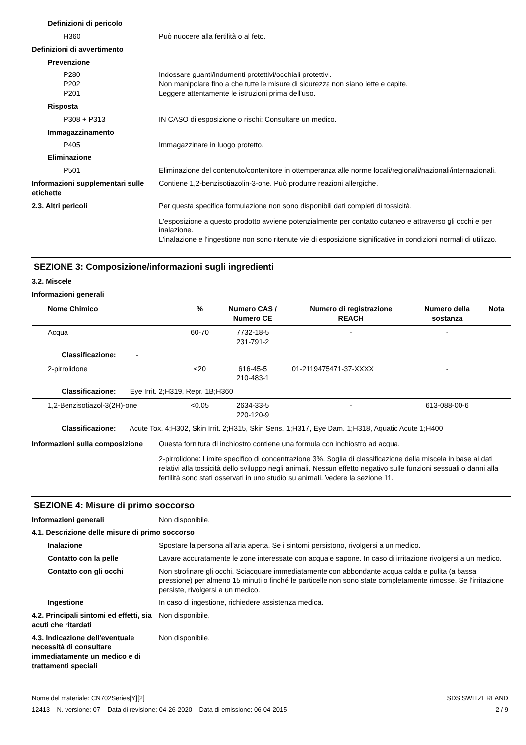Definizioni di pericolo
H360 Può nuocere alla fertilità o al feto.
Definizioni di avvertimento
Prevenzione
P280
P202
P201
Indossare guanti/indumenti protettivi/occhiali protettivi.
Non manipolare fino a che tutte le misure di sicurezza non siano lette e capite.
Leggere attentamente le istruzioni prima dell'uso.
Risposta
P308 + P313 IN CASO di esposizione o rischi: Consultare un medico.
Immagazzinamento
P405 Immagazzinare in luogo protetto.
Eliminazione
P501 Eliminazione del contenuto/contenitore in ottemperanza alle norme locali/regionali/nazionali/internazionali.
Informazioni supplementari sulle etichette
Contiene 1,2-benzisotiazolin-3-one. Può produrre reazioni allergiche.
2.3. Altri pericoli Per questa specifica formulazione non sono disponibili dati completi di tossicità.
L'esposizione a questo prodotto avviene potenzialmente per contatto cutaneo e attraverso gli occhi e per inalazione.
L'inalazione e l'ingestione non sono ritenute vie di esposizione significative in condizioni normali di utilizzo.
SEZIONE 3: Composizione/informazioni sugli ingredienti
3.2. Miscele
Informazioni generali
| Nome Chimico | % | Numero CAS / Numero CE | Numero di registrazione REACH | Numero della sostanza | Nota |
| --- | --- | --- | --- | --- | --- |
| Acqua | 60-70 | 7732-18-5 231-791-2 | - | - | |
| Classificazione: - | | | | | |
| 2-pirrolidone | <20 | 616-45-5 210-483-1 | 01-2119475471-37-XXXX | - | |
| Classificazione: Eye Irrit. 2;H319, Repr. 1B;H360 | | | | | |
| 1,2-Benzisotiazol-3(2H)-one | <0.05 | 2634-33-5 220-120-9 | - | 613-088-00-6 | |
| Classificazione: Acute Tox. 4;H302, Skin Irrit. 2;H315, Skin Sens. 1;H317, Eye Dam. 1;H318, Aquatic Acute 1;H400 | | | | | |
Informazioni sulla composizione
Questa fornitura di inchiostro contiene una formula con inchiostro ad acqua.
2-pirrolidone: Limite specifico di concentrazione 3%. Soglia di classificazione della miscela in base ai dati relativi alla tossicità dello sviluppo negli animali. Nessun effetto negativo sulle funzioni sessuali o danni alla fertilità sono stati osservati in uno studio su animali. Vedere la sezione 11.
SEZIONE 4: Misure di primo soccorso
Informazioni generali Non disponibile.
4.1. Descrizione delle misure di primo soccorso
Inalazione Spostare la persona all'aria aperta. Se i sintomi persistono, rivolgersi a un medico.
Contatto con la pelle Lavare accuratamente le zone interessate con acqua e sapone. In caso di irritazione rivolgersi a un medico.
Contatto con gli occhi Non strofinare gli occhi. Sciacquare immediatamente con abbondante acqua calda e pulita (a bassa pressione) per almeno 15 minuti o finché le particelle non sono state completamente rimosse. Se l'irritazione persiste, rivolgersi a un medico.
Ingestione In caso di ingestione, richiedere assistenza medica.
4.2. Principali sintomi ed effetti, sia acuti che ritardati
Non disponibile.
4.3. Indicazione dell'eventuale necessità di consultare immediatamente un medico e di trattamenti speciali
Non disponibile.
Nome del materiale: CN702Series[Y][2] SDS SWITZERLAND
12413 N. versione: 07 Data di revisione: 04-26-2020 Data di emissione: 06-04-2015 2 / 9